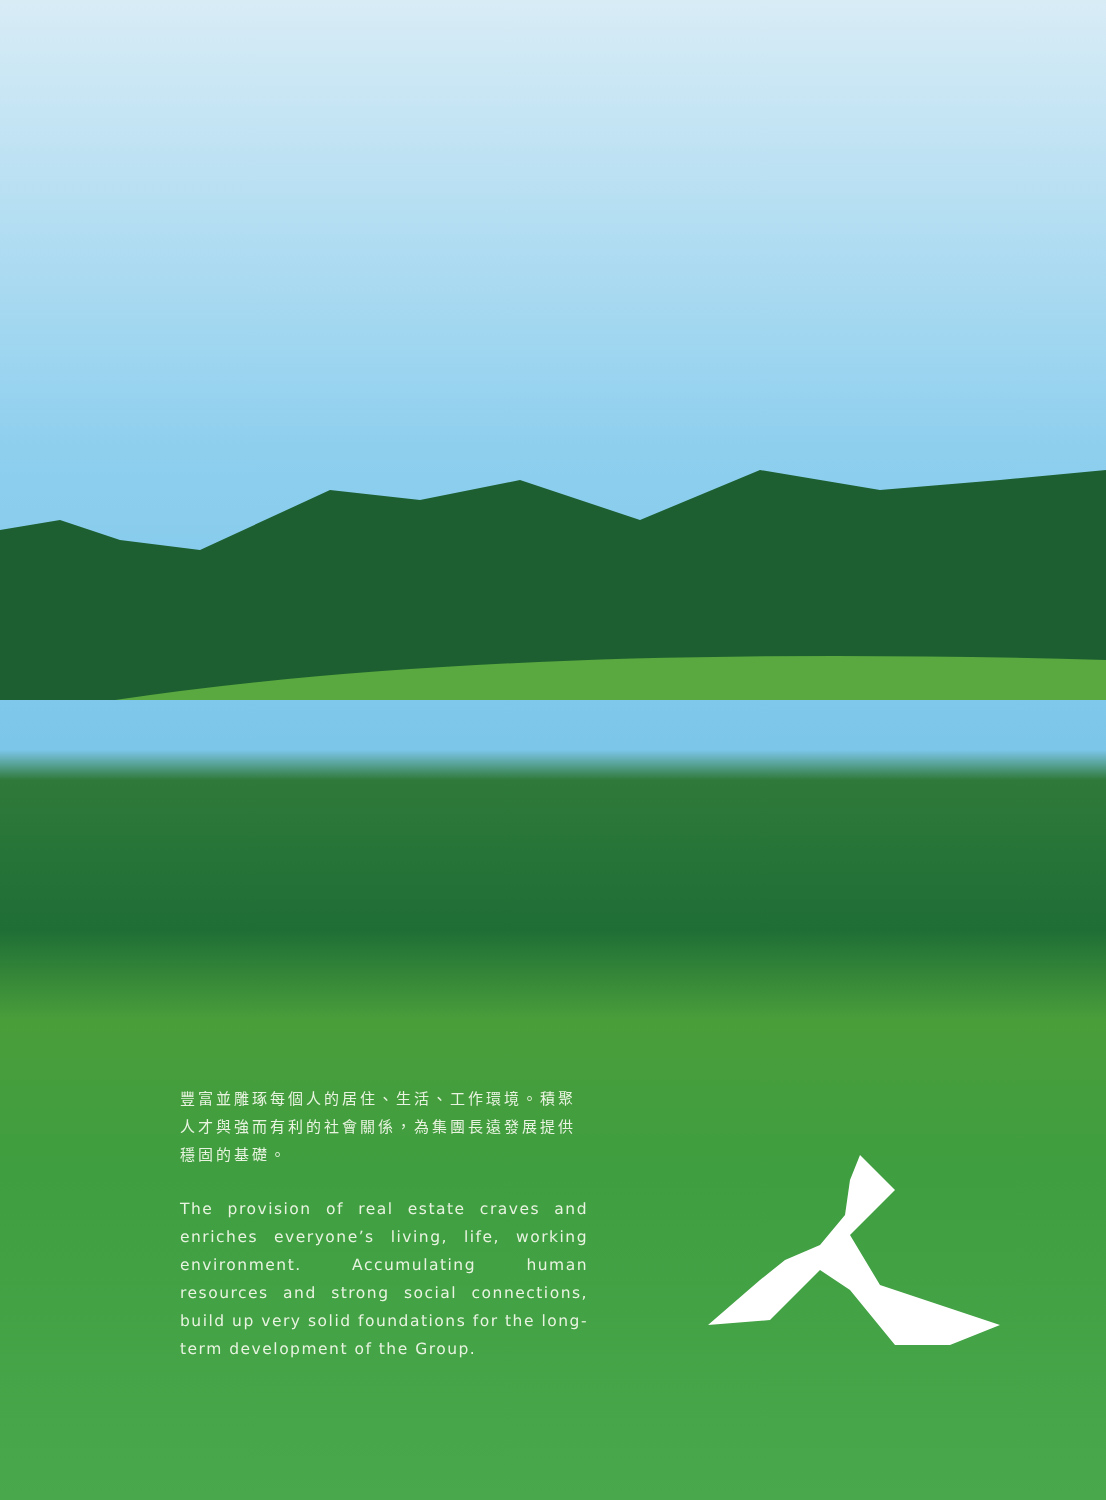豐富並雕琢每個人的居住、生活、工作環境。積聚人才與強而有利的社會關係，為集團長遠發展提供穩固的基礎。
The provision of real estate craves and enriches everyone’s living, life, working environment. Accumulating human resources and strong social connections, build up very solid foundations for the long-term development of the Group.